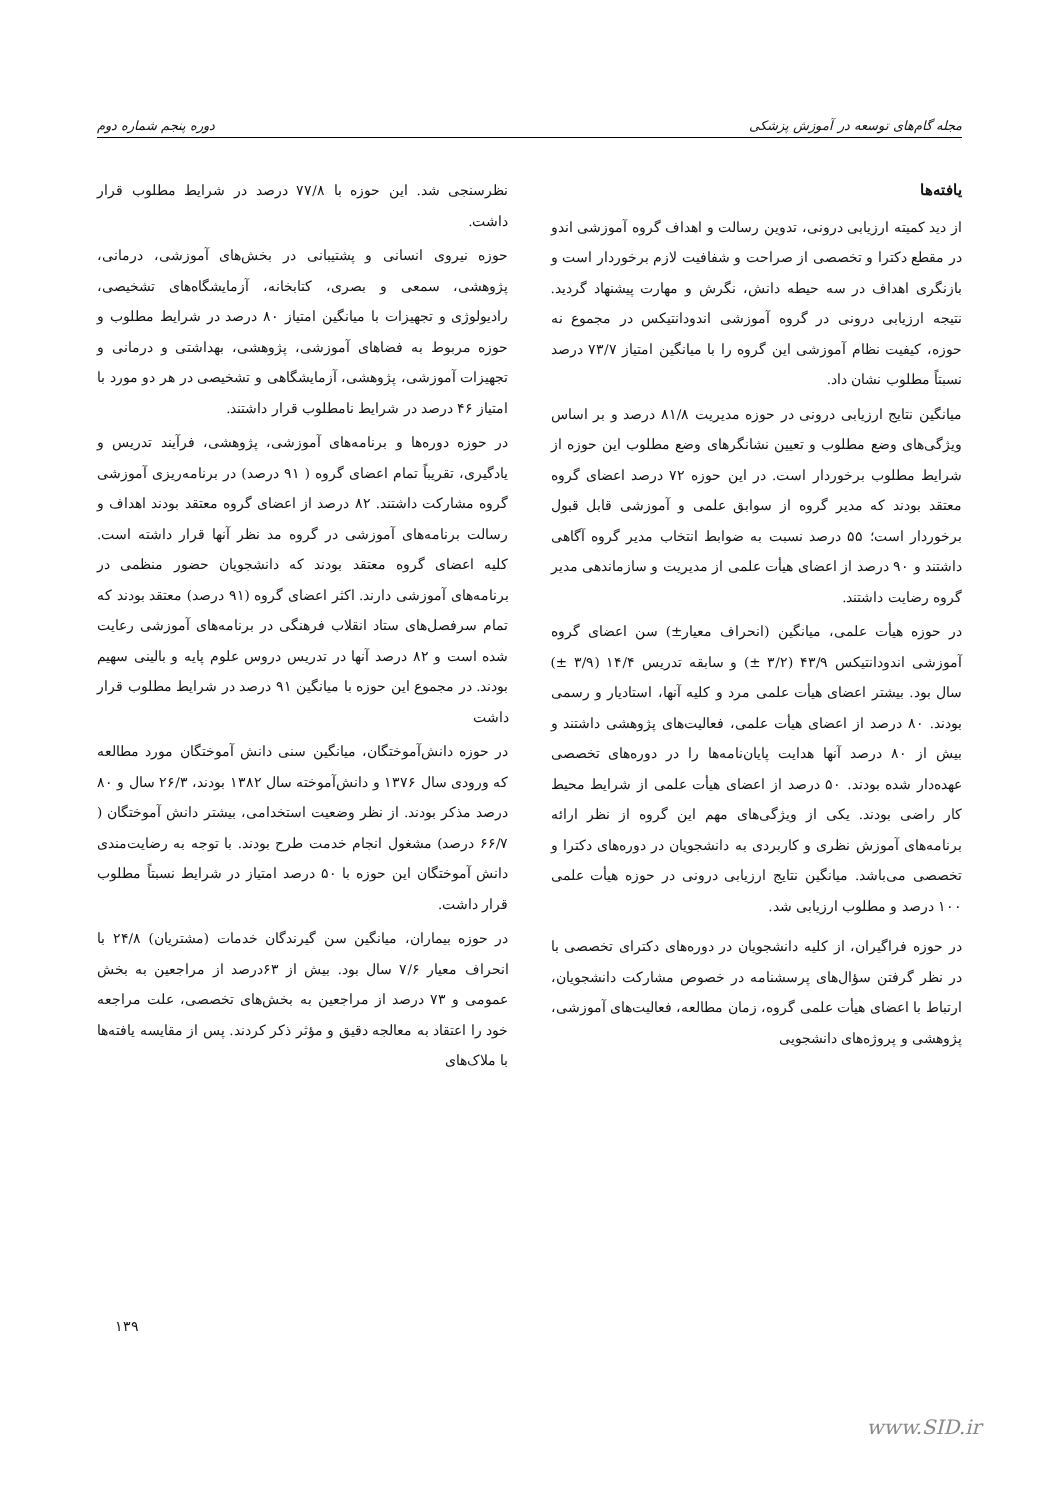مجله گام‌های توسعه در آموزش پزشکی دوره پنجم شماره دوم
یافته‌ها
از دید کمیته ارزیابی درونی، تدوین رسالت و اهداف گروه آموزشی اندو در مقطع دکترا و تخصصی از صراحت و شفافیت لازم برخوردار است و بازنگری اهداف در سه حیطه دانش، نگرش و مهارت پیشنهاد گردید. نتیجه ارزیابی درونی در گروه آموزشی اندودانتیکس در مجموع نه حوزه، کیفیت نظام آموزشی این گروه را با میانگین امتیاز ۷۳/۷ درصد نسبتاً مطلوب نشان داد.
میانگین نتایج ارزیابی درونی در حوزه مدیریت ۸۱/۸ درصد و بر اساس ویژگی‌های وضع مطلوب و تعیین نشانگرهای وضع مطلوب این حوزه از شرایط مطلوب برخوردار است. در این حوزه ۷۲ درصد اعضای گروه معتقد بودند که مدیر گروه از سوابق علمی و آموزشی قابل قبول برخوردار است؛ ۵۵ درصد نسبت به ضوابط انتخاب مدیر گروه آگاهی داشتند و ۹۰ درصد از اعضای هیأت علمی از مدیریت و سازماندهی مدیر گروه رضایت داشتند.
در حوزه هیأت علمی، میانگین (انحراف معیار±) سن اعضای گروه آموزشی اندودانتیکس ۴۳/۹ (۳/۲ ±) و سابقه تدریس ۱۴/۴ (۳/۹ ±) سال بود. بیشتر اعضای هیأت علمی مرد و کلیه آنها، استادیار و رسمی بودند. ۸۰ درصد از اعضای هیأت علمی، فعالیت‌های پژوهشی داشتند و بیش از ۸۰ درصد آنها هدایت پایان‌نامه‌ها را در دوره‌های تخصصی عهده‌دار شده بودند. ۵۰ درصد از اعضای هیأت علمی از شرایط محیط کار راضی بودند. یکی از ویژگی‌های مهم این گروه از نظر ارائه برنامه‌های آموزش نظری و کاربردی به دانشجویان در دوره‌های دکترا و تخصصی می‌باشد. میانگین نتایج ارزیابی درونی در حوزه هیأت علمی ۱۰۰ درصد و مطلوب ارزیابی شد.
در حوزه فراگیران، از کلیه دانشجویان در دوره‌های دکترای تخصصی با در نظر گرفتن سؤال‌های پرسشنامه در خصوص مشارکت دانشجویان، ارتباط با اعضای هیأت علمی گروه، زمان مطالعه، فعالیت‌های آموزشی، پژوهشی و پروژه‌های دانشجویی
نظرسنجی شد. این حوزه با ۷۷/۸ درصد در شرایط مطلوب قرار داشت.
حوزه نیروی انسانی و پشتیبانی در بخش‌های آموزشی، درمانی، پژوهشی، سمعی و بصری، کتابخانه، آزمایشگاه‌های تشخیصی، رادیولوژی و تجهیزات با میانگین امتیاز ۸۰ درصد در شرایط مطلوب و حوزه مربوط به فضاهای آموزشی، پژوهشی، بهداشتی و درمانی و تجهیزات آموزشی، پژوهشی، آزمایشگاهی و تشخیصی در هر دو مورد با امتیاز ۴۶ درصد در شرایط نامطلوب قرار داشتند.
در حوزه دوره‌ها و برنامه‌های آموزشی، پژوهشی، فرآیند تدریس و یادگیری، تقریباً تمام اعضای گروه ( ۹۱ درصد) در برنامه‌ریزی آموزشی گروه مشارکت داشتند. ۸۲ درصد از اعضای گروه معتقد بودند اهداف و رسالت برنامه‌های آموزشی در گروه مد نظر آنها قرار داشته است. کلیه اعضای گروه معتقد بودند که دانشجویان حضور منظمی در برنامه‌های آموزشی دارند. اکثر اعضای گروه (۹۱ درصد) معتقد بودند که تمام سرفصل‌های ستاد انقلاب فرهنگی در برنامه‌های آموزشی رعایت شده است و ۸۲ درصد آنها در تدریس دروس علوم پایه و بالینی سهیم بودند. در مجموع این حوزه با میانگین ۹۱ درصد در شرایط مطلوب قرار داشت
در حوزه دانش‌آموختگان، میانگین سنی دانش آموختگان مورد مطالعه که ورودی سال ۱۳۷۶ و دانش‌آموخته سال ۱۳۸۲ بودند، ۲۶/۳ سال و ۸۰ درصد مذکر بودند. از نظر وضعیت استخدامی، بیشتر دانش آموختگان ( ۶۶/۷ درصد) مشغول انجام خدمت طرح بودند. با توجه به رضایت‌مندی دانش آموختگان این حوزه با ۵۰ درصد امتیاز در شرایط نسبتاً مطلوب قرار داشت.
در حوزه بیماران، میانگین سن گیرندگان خدمات (مشتریان) ۲۴/۸ با انحراف معیار ۷/۶ سال بود. بیش از ۶۳درصد از مراجعین به بخش عمومی و ۷۳ درصد از مراجعین به بخش‌های تخصصی، علت مراجعه خود را اعتقاد به معالجه دقیق و مؤثر ذکر کردند. پس از مقایسه یافته‌ها با ملاک‌های
۱۳۹
www.SID.ir